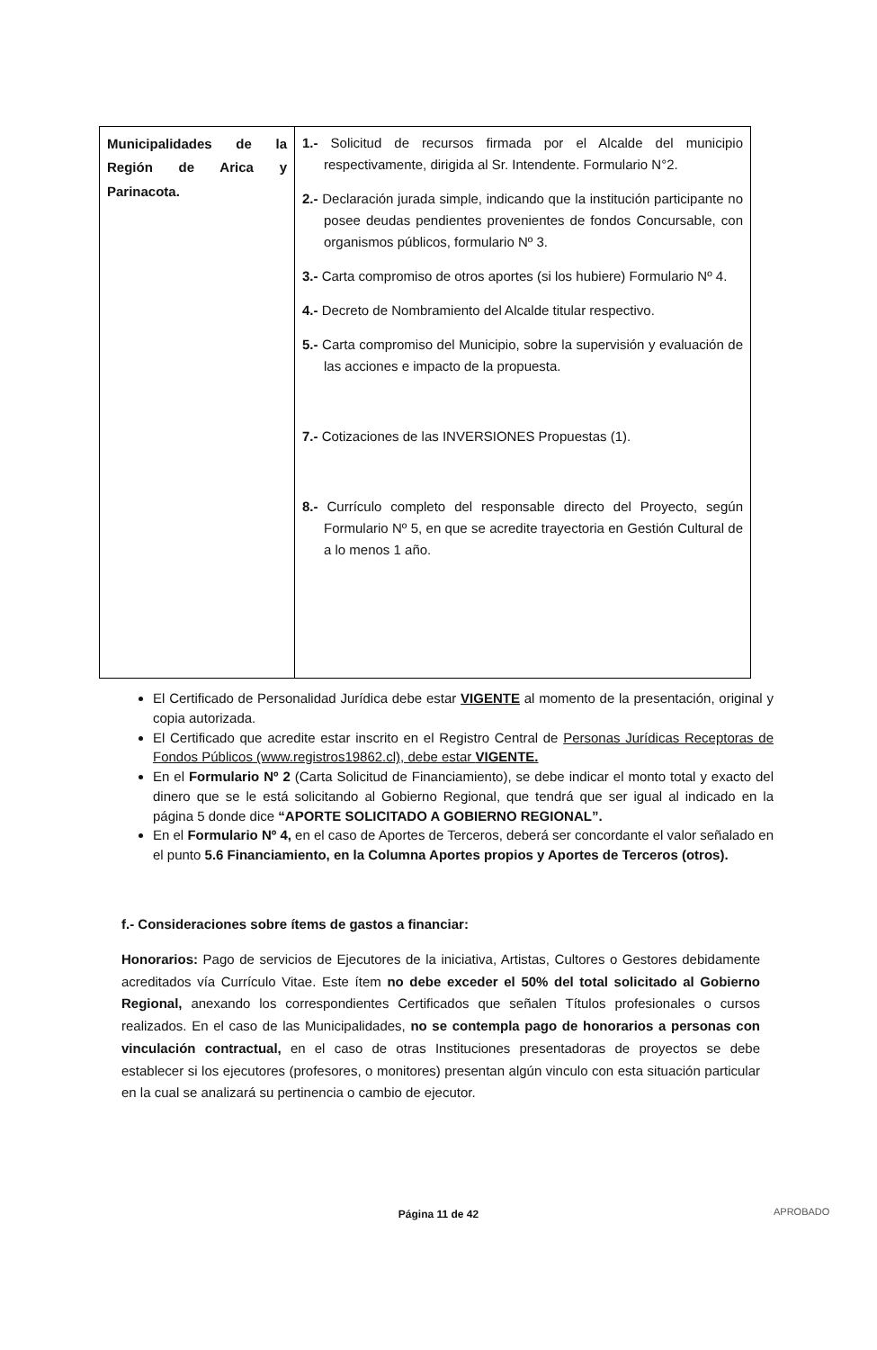| Municipalidades de la Región de Arica y Parinacota. | 1.- Solicitud de recursos firmada por el Alcalde del municipio respectivamente, dirigida al Sr. Intendente. Formulario N°2. 2.- Declaración jurada simple, indicando que la institución participante no posee deudas pendientes provenientes de fondos Concursable, con organismos públicos, formulario Nº 3. 3.- Carta compromiso de otros aportes (si los hubiere) Formulario Nº 4. 4.- Decreto de Nombramiento del Alcalde titular respectivo. 5.- Carta compromiso del Municipio, sobre la supervisión y evaluación de las acciones e impacto de la propuesta. 7.- Cotizaciones de las INVERSIONES Propuestas (1). 8.- Currículo completo del responsable directo del Proyecto, según Formulario Nº 5, en que se acredite trayectoria en Gestión Cultural de a lo menos 1 año. |
El Certificado de Personalidad Jurídica debe estar VIGENTE al momento de la presentación, original y copia autorizada.
El Certificado que acredite estar inscrito en el Registro Central de Personas Jurídicas Receptoras de Fondos Públicos (www.registros19862.cl), debe estar VIGENTE.
En el Formulario Nº 2 (Carta Solicitud de Financiamiento), se debe indicar el monto total y exacto del dinero que se le está solicitando al Gobierno Regional, que tendrá que ser igual al indicado en la página 5 donde dice “APORTE SOLICITADO A GOBIERNO REGIONAL”.
En el Formulario Nº 4, en el caso de Aportes de Terceros, deberá ser concordante el valor señalado en el punto 5.6 Financiamiento, en la Columna Aportes propios y Aportes de Terceros (otros).
f.- Consideraciones sobre ítems de gastos a financiar:
Honorarios: Pago de servicios de Ejecutores de la iniciativa, Artistas, Cultores o Gestores debidamente acreditados vía Currículo Vitae. Este ítem no debe exceder el 50% del total solicitado al Gobierno Regional, anexando los correspondientes Certificados que señalen Títulos profesionales o cursos realizados. En el caso de las Municipalidades, no se contempla pago de honorarios a personas con vinculación contractual, en el caso de otras Instituciones presentadoras de proyectos se debe establecer si los ejecutores (profesores, o monitores) presentan algún vinculo con esta situación particular en la cual se analizará su pertinencia o cambio de ejecutor.
Página 11 de 42 APROBADO